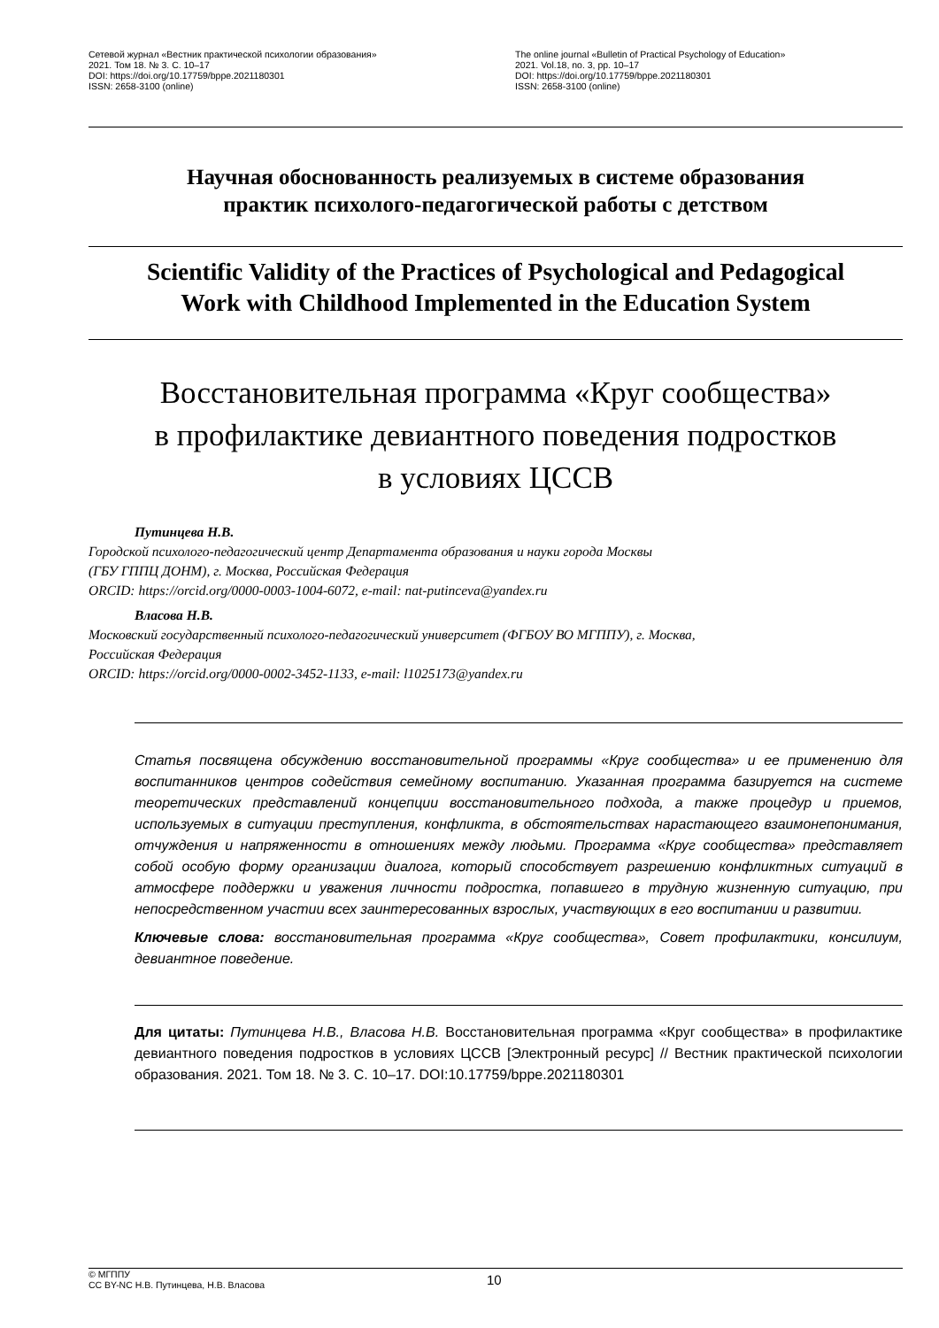Сетевой журнал «Вестник практической психологии образования»
2021. Том 18. № 3. С. 10–17
DOI: https://doi.org/10.17759/bppe.2021180301
ISSN: 2658-3100 (online)
The online journal «Bulletin of Practical Psychology of Education»
2021. Vol.18, no. 3, pp. 10–17
DOI: https://doi.org/10.17759/bppe.2021180301
ISSN: 2658-3100 (online)
Научная обоснованность реализуемых в системе образования
практик психолого-педагогической работы с детством
Scientific Validity of the Practices of Psychological and Pedagogical
Work with Childhood Implemented in the Education System
Восстановительная программа «Круг сообщества»
в профилактике девиантного поведения подростков
в условиях ЦССВ
Путинцева Н.В.
Городской психолого-педагогический центр Департамента образования и науки города Москвы
(ГБУ ГППЦ ДОНМ), г. Москва, Российская Федерация
ORCID: https://orcid.org/0000-0003-1004-6072, e-mail: nat-putinceva@yandex.ru
Власова Н.В.
Московский государственный психолого-педагогический университет (ФГБОУ ВО МГППУ), г. Москва,
Российская Федерация
ORCID: https://orcid.org/0000-0002-3452-1133, e-mail: l1025173@yandex.ru
Статья посвящена обсуждению восстановительной программы «Круг сообщества» и ее применению для воспитанников центров содействия семейному воспитанию. Указанная программа базируется на системе теоретических представлений концепции восстановительного подхода, а также процедур и приемов, используемых в ситуации преступления, конфликта, в обстоятельствах нарастающего взаимонепонимания, отчуждения и напряженности в отношениях между людьми. Программа «Круг сообщества» представляет собой особую форму организации диалога, который способствует разрешению конфликтных ситуаций в атмосфере поддержки и уважения личности подростка, попавшего в трудную жизненную ситуацию, при непосредственном участии всех заинтересованных взрослых, участвующих в его воспитании и развитии.
Ключевые слова: восстановительная программа «Круг сообщества», Совет профилактики, консилиум, девиантное поведение.
Для цитаты: Путинцева Н.В., Власова Н.В. Восстановительная программа «Круг сообщества» в профилактике девиантного поведения подростков в условиях ЦССВ [Электронный ресурс] // Вестник практической психологии образования. 2021. Том 18. № 3. С. 10–17. DOI:10.17759/bppe.2021180301
© МГППУ
CC BY-NC Н.В. Путинцева, Н.В. Власова
10